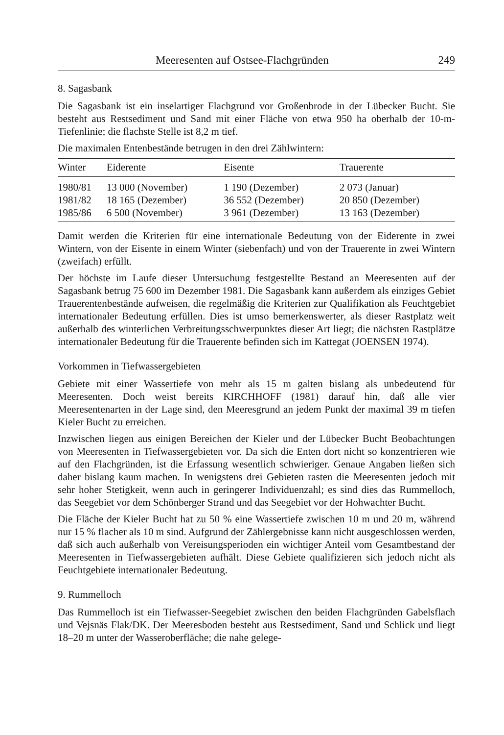Meeresenten auf Ostsee-Flachgründen 249
8. Sagasbank
Die Sagasbank ist ein inselartiger Flachgrund vor Großenbrode in der Lübecker Bucht. Sie besteht aus Restsediment und Sand mit einer Fläche von etwa 950 ha oberhalb der 10-m-Tiefenlinie; die flachste Stelle ist 8,2 m tief.
Die maximalen Entenbestände betrugen in den drei Zählwintern:
| Winter | Eiderente | Eisente | Trauerente |
| --- | --- | --- | --- |
| 1980/81 | 13 000 (November) | 1 190 (Dezember) | 2 073 (Januar) |
| 1981/82 | 18 165 (Dezember) | 36 552 (Dezember) | 20 850 (Dezember) |
| 1985/86 | 6 500 (November) | 3 961 (Dezember) | 13 163 (Dezember) |
Damit werden die Kriterien für eine internationale Bedeutung von der Eiderente in zwei Wintern, von der Eisente in einem Winter (siebenfach) und von der Trauerente in zwei Wintern (zweifach) erfüllt.
Der höchste im Laufe dieser Untersuchung festgestellte Bestand an Meeresenten auf der Sagasbank betrug 75 600 im Dezember 1981. Die Sagasbank kann außerdem als einziges Gebiet Trauerentenbestände aufweisen, die regelmäßig die Kriterien zur Qualifikation als Feuchtgebiet internationaler Bedeutung erfüllen. Dies ist umso bemerkenswerter, als dieser Rastplatz weit außerhalb des winterlichen Verbreitungsschwerpunktes dieser Art liegt; die nächsten Rastplätze internationaler Bedeutung für die Trauerente befinden sich im Kattegat (JOENSEN 1974).
Vorkommen in Tiefwassergebieten
Gebiete mit einer Wassertiefe von mehr als 15 m galten bislang als unbedeutend für Meeresenten. Doch weist bereits KIRCHHOFF (1981) darauf hin, daß alle vier Meeresentenarten in der Lage sind, den Meeresgrund an jedem Punkt der maximal 39 m tiefen Kieler Bucht zu erreichen.
Inzwischen liegen aus einigen Bereichen der Kieler und der Lübecker Bucht Beobachtungen von Meeresenten in Tiefwassergebieten vor. Da sich die Enten dort nicht so konzentrieren wie auf den Flachgründen, ist die Erfassung wesentlich schwieriger. Genaue Angaben ließen sich daher bislang kaum machen. In wenigstens drei Gebieten rasten die Meeresenten jedoch mit sehr hoher Stetigkeit, wenn auch in geringerer Individuenzahl; es sind dies das Rummelloch, das Seegebiet vor dem Schönberger Strand und das Seegebiet vor der Hohwachter Bucht.
Die Fläche der Kieler Bucht hat zu 50 % eine Wassertiefe zwischen 10 m und 20 m, während nur 15 % flacher als 10 m sind. Aufgrund der Zählergebnisse kann nicht ausgeschlossen werden, daß sich auch außerhalb von Vereisungsperioden ein wichtiger Anteil vom Gesamtbestand der Meeresenten in Tiefwassergebieten aufhält. Diese Gebiete qualifizieren sich jedoch nicht als Feuchtgebiete internationaler Bedeutung.
9. Rummelloch
Das Rummelloch ist ein Tiefwasser-Seegebiet zwischen den beiden Flachgründen Gabelsflach und Vejsnäs Flak/DK. Der Meeresboden besteht aus Restsediment, Sand und Schlick und liegt 18–20 m unter der Wasseroberfläche; die nahe gelege-